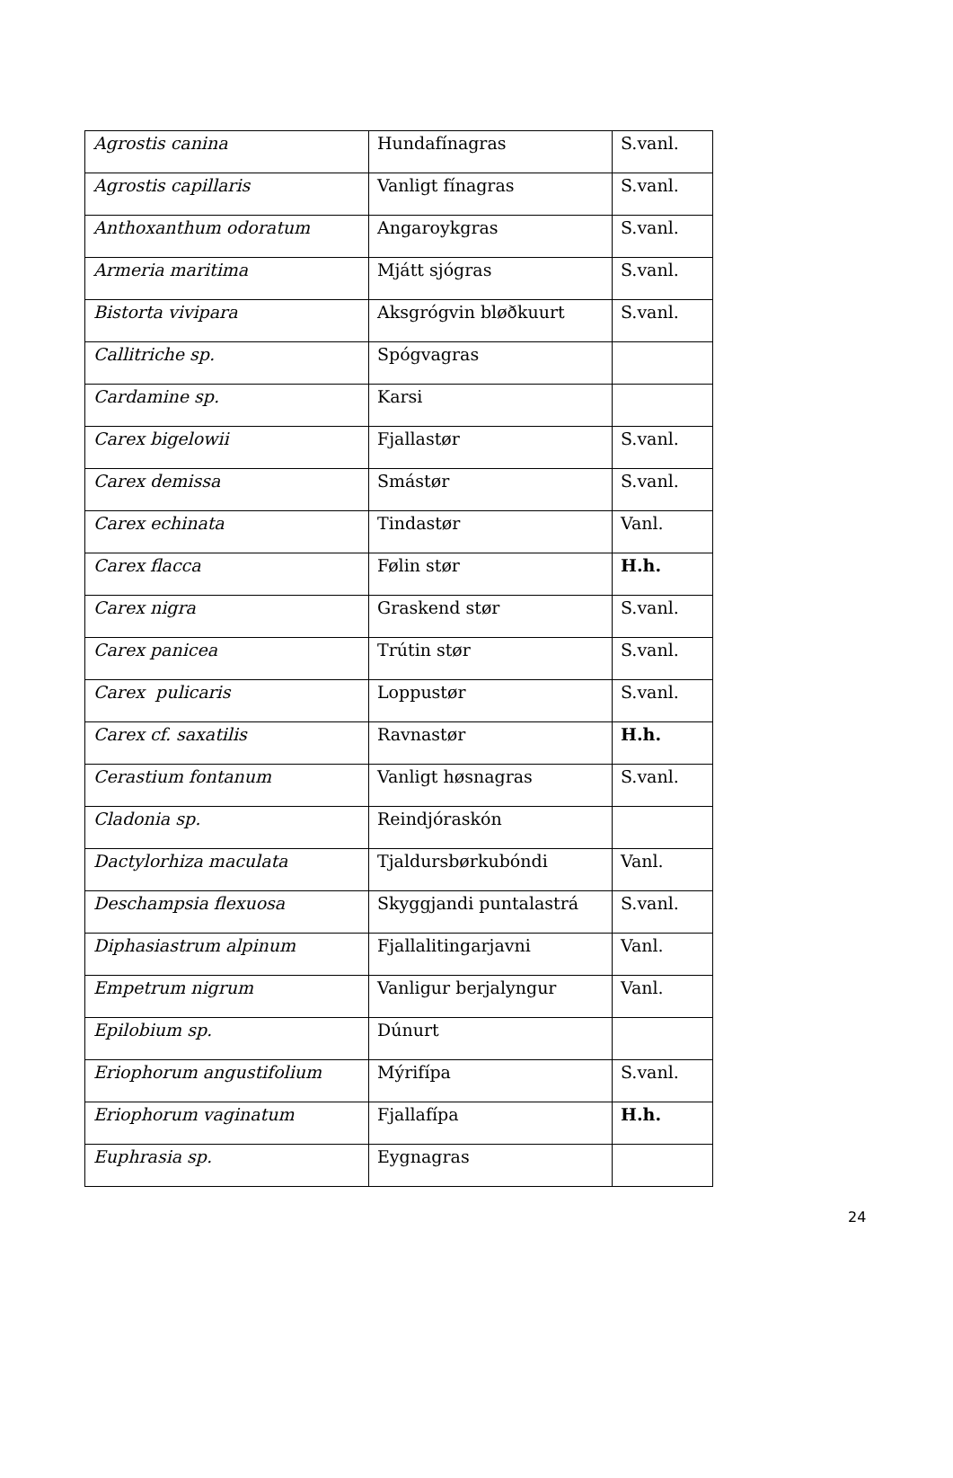| Agrostis canina | Hundafínagras | S.vanl. |
| Agrostis capillaris | Vanligt fínagras | S.vanl. |
| Anthoxanthum odoratum | Angaroykgras | S.vanl. |
| Armeria maritima | Mjátt sjógras | S.vanl. |
| Bistorta vivipara | Aksgrógvin bløðkuurt | S.vanl. |
| Callitriche sp. | Spógvagras | |
| Cardamine sp. | Karsi | |
| Carex bigelowii | Fjallastør | S.vanl. |
| Carex demissa | Smástør | S.vanl. |
| Carex echinata | Tindastør | Vanl. |
| Carex flacca | Følin stør | H.h. |
| Carex nigra | Graskend stør | S.vanl. |
| Carex panicea | Trútin stør | S.vanl. |
| Carex pulicaris | Loppustør | S.vanl. |
| Carex cf. saxatilis | Ravnastør | H.h. |
| Cerastium fontanum | Vanligt høsnagras | S.vanl. |
| Cladonia sp. | Reindjóraskón | |
| Dactylorhiza maculata | Tjaldursbørkubóndi | Vanl. |
| Deschampsia flexuosa | Skyggjandi puntalastrá | S.vanl. |
| Diphasiastrum alpinum | Fjallalitingarjavni | Vanl. |
| Empetrum nigrum | Vanligur berjalyngur | Vanl. |
| Epilobium sp. | Dúnurt | |
| Eriophorum angustifolium | Mýrifípa | S.vanl. |
| Eriophorum vaginatum | Fjallafípa | H.h. |
| Euphrasia sp. | Eygnagras | |
24